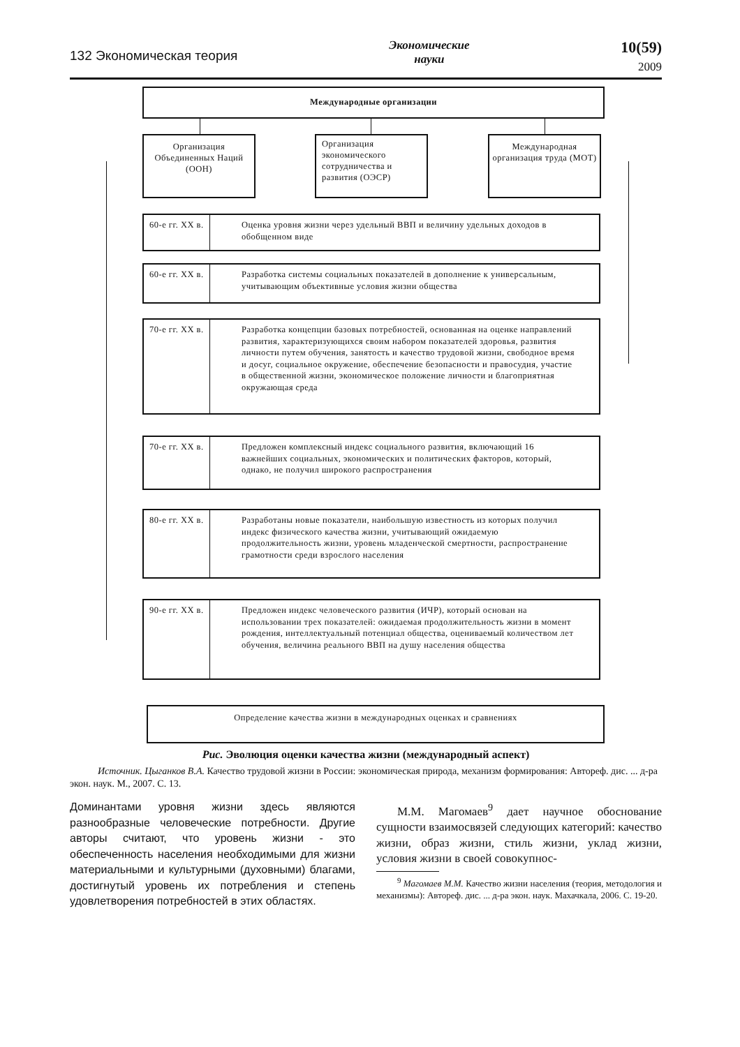132 Экономическая теория
Экономические
науки
10(59)
2009
Международные организации
Организация Объединенных Наций (ООН)
Организация экономического сотрудничества и развития (ОЭСР)
Международная организация труда (МОТ)
60-е гг. XX в.
Оценка уровня жизни через удельный ВВП и величину удельных доходов в обобщенном виде
60-е гг. XX в.
Разработка системы социальных показателей в дополнение к универсальным, учитывающим объективные условия жизни общества
70-е гг. XX в.
Разработка концепции базовых потребностей, основанная на оценке направлений развития, характеризующихся своим набором показателей здоровья, развития личности путем обучения, занятость и качество трудовой жизни, свободное время и досуг, социальное окружение, обеспечение безопасности и правосудия, участие в общественной жизни, экономическое положение личности и благоприятная окружающая среда
70-е гг. XX в.
Предложен комплексный индекс социального развития, включающий 16 важнейших социальных, экономических и политических факторов, который, однако, не получил широкого распространения
80-е гг. XX в.
Разработаны новые показатели, наибольшую известность из которых получил индекс физического качества жизни, учитывающий ожидаемую продолжительность жизни, уровень младенческой смертности, распространение грамотности среди взрослого населения
90-е гг. XX в.
Предложен индекс человеческого развития (ИЧР), который основан на использовании трех показателей: ожидаемая продолжительность жизни в момент рождения, интеллектуальный потенциал общества, оцениваемый количеством лет обучения, величина реального ВВП на душу населения общества
Определение качества жизни в международных оценках и сравнениях
Рис. Эволюция оценки качества жизни (международный аспект)
Источник. Цыганков В.А. Качество трудовой жизни в России: экономическая природа, механизм формирования: Автореф. дис. ... д-ра экон. наук. М., 2007. С. 13.
Доминантами уровня жизни здесь являются разнообразные человеческие потребности. Другие авторы считают, что уровень жизни - это обеспеченность населения необходимыми для жизни материальными и культурными (духовными) благами, достигнутый уровень их потребления и степень удовлетворения потребностей в этих областях.
М.М. Магомаев<sup>9</sup> дает научное обоснование сущности взаимосвязей следующих категорий: качество жизни, образ жизни, стиль жизни, уклад жизни, условия жизни в своей совокупнос-
<sup>9</sup> Магомаев М.М. Качество жизни населения (теория, методология и механизмы): Автореф. дис. ... д-ра экон. наук. Махачкала, 2006. С. 19-20.